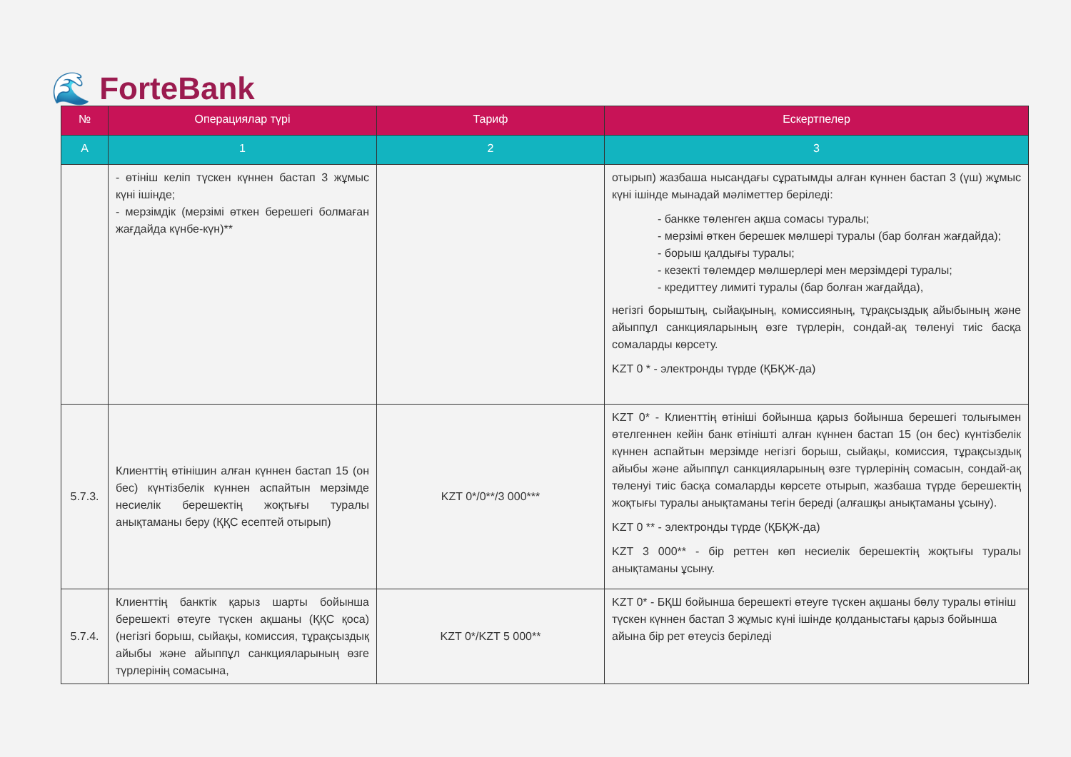🌊 ForteBank
| № | Операциялар түрі | Тариф | Ескертпелер |
| --- | --- | --- | --- |
| А | 1 | 2 | 3 |
| | - өтініш келіп түскен күннен бастап 3 жұмыс күні ішінде; - мерзімдік (мерзімі өткен берешегі болмаған жағдайда күнбе-күн)** | | отырып) жазбаша нысандағы сұратымды алған күннен бастап 3 (үш) жұмыс күні ішінде мынадай мәліметтер беріледі: - банкке төленген ақша сомасы туралы; - мерзімі өткен берешек мөлшері туралы (бар болған жағдайда); - борыш қалдығы туралы; - кезекті төлемдер мөлшерлері мен мерзімдері туралы; - кредиттеу лимиті туралы (бар болған жағдайда), негізгі борыштың, сыйақының, комиссияның, тұрақсыздық айыбының және айыппұл санкцияларының өзге түрлерін, сондай-ақ төленуі тиіс басқа сомаларды көрсету. KZT 0 * - электронды түрде (ҚБҚЖ-да) |
| 5.7.3. | Клиенттің өтінішин алған күннен бастап 15 (он бес) күнтізбелік күннен аспайтын мерзімде несиелік берешектің жоқтығы туралы анықтаманы беру (ҚҚС есептей отырып) | KZT 0*/0**/3 000*** | KZT 0* - Клиенттің өтініші бойынша қарыз бойынша берешегі толығымен өтелгеннен кейін банк өтінішті алған күннен бастап 15 (он бес) күнтізбелік күннен аспайтын мерзімде негізгі борыш, сыйақы, комиссия, тұрақсыздық айыбы және айыппұл санкцияларының өзге түрлерінің сомасын, сондай-ақ төленуі тиіс басқа сомаларды көрсете отырып, жазбаша түрде берешектің жоқтығы туралы анықтаманы тегін береді (алғашқы анықтаманы ұсыну). KZT 0 ** - электронды түрде (ҚБҚЖ-да) KZT 3 000** - бір реттен көп несиелік берешектің жоқтығы туралы анықтаманы ұсыну. |
| 5.7.4. | Клиенттің банктік қарыз шарты бойынша берешекті өтеуге түскен ақшаны (ҚҚС қоса) (негізгі борыш, сыйақы, комиссия, тұрақсыздық айыбы және айыппұл санкцияларының өзге түрлерінің сомасына, | KZT 0*/KZT 5 000** | KZT 0* - БҚШ бойынша берешекті өтеуге түскен ақшаны бөлу туралы өтініш түскен күннен бастап 3 жұмыс күні ішінде қолданыстағы қарыз бойынша айына бір рет өтеусіз беріледі |